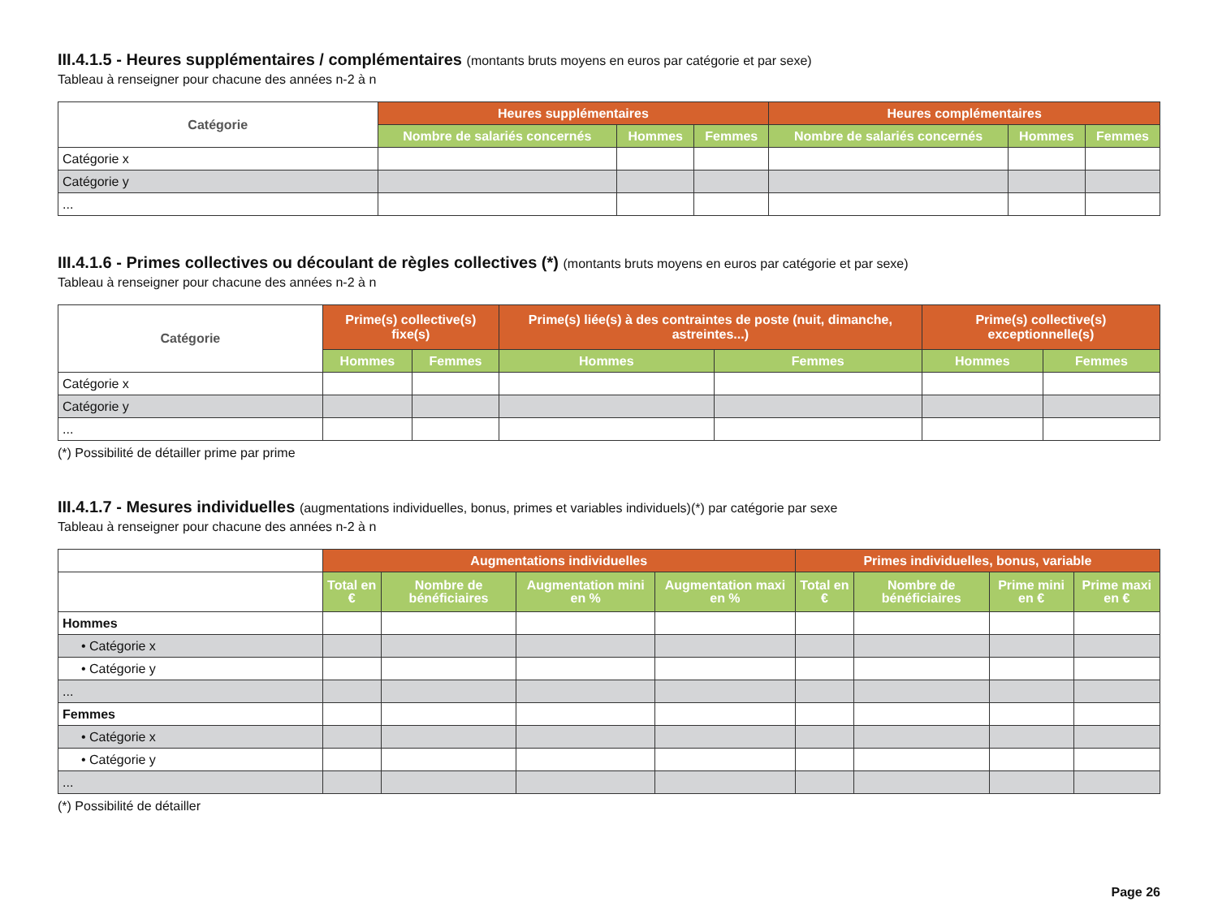III.4.1.5 - Heures supplémentaires / complémentaires (montants bruts moyens en euros par catégorie et par sexe)
Tableau à renseigner pour chacune des années n-2 à n
| Catégorie | Heures supplémentaires | | | Heures complémentaires | | |
| --- | --- | --- | --- | --- | --- | --- |
| | Nombre de salariés concernés | Hommes | Femmes | Nombre de salariés concernés | Hommes | Femmes |
| Catégorie x | | | | | | |
| Catégorie y | | | | | | |
| ... | | | | | | |
III.4.1.6 - Primes collectives ou découlant de règles collectives (*) (montants bruts moyens en euros par catégorie et par sexe)
Tableau à renseigner pour chacune des années n-2 à n
| Catégorie | Prime(s) collective(s) fixe(s) | | Prime(s) liée(s) à des contraintes de poste (nuit, dimanche, astreintes...) | | Prime(s) collective(s) exceptionnelle(s) | |
| --- | --- | --- | --- | --- | --- | --- |
| | Hommes | Femmes | Hommes | Femmes | Hommes | Femmes |
| Catégorie x | | | | | | |
| Catégorie y | | | | | | |
| ... | | | | | | |
(*) Possibilité de détailler prime par prime
III.4.1.7 - Mesures individuelles (augmentations individuelles, bonus, primes et variables individuels)(*) par catégorie par sexe
Tableau à renseigner pour chacune des années n-2 à n
| | Augmentations individuelles | | | | Primes individuelles, bonus, variable | | | |
| | Total en € | Nombre de bénéficiaires | Augmentation mini en % | Augmentation maxi en % | Total en € | Nombre de bénéficiaires | Prime mini en € | Prime maxi en € |
| Hommes | | | | | | | | |
| • Catégorie x | | | | | | | | |
| • Catégorie y | | | | | | | | |
| ... | | | | | | | | |
| Femmes | | | | | | | | |
| • Catégorie x | | | | | | | | |
| • Catégorie y | | | | | | | | |
| ... | | | | | | | | |
(*) Possibilité de détailler
Page 26